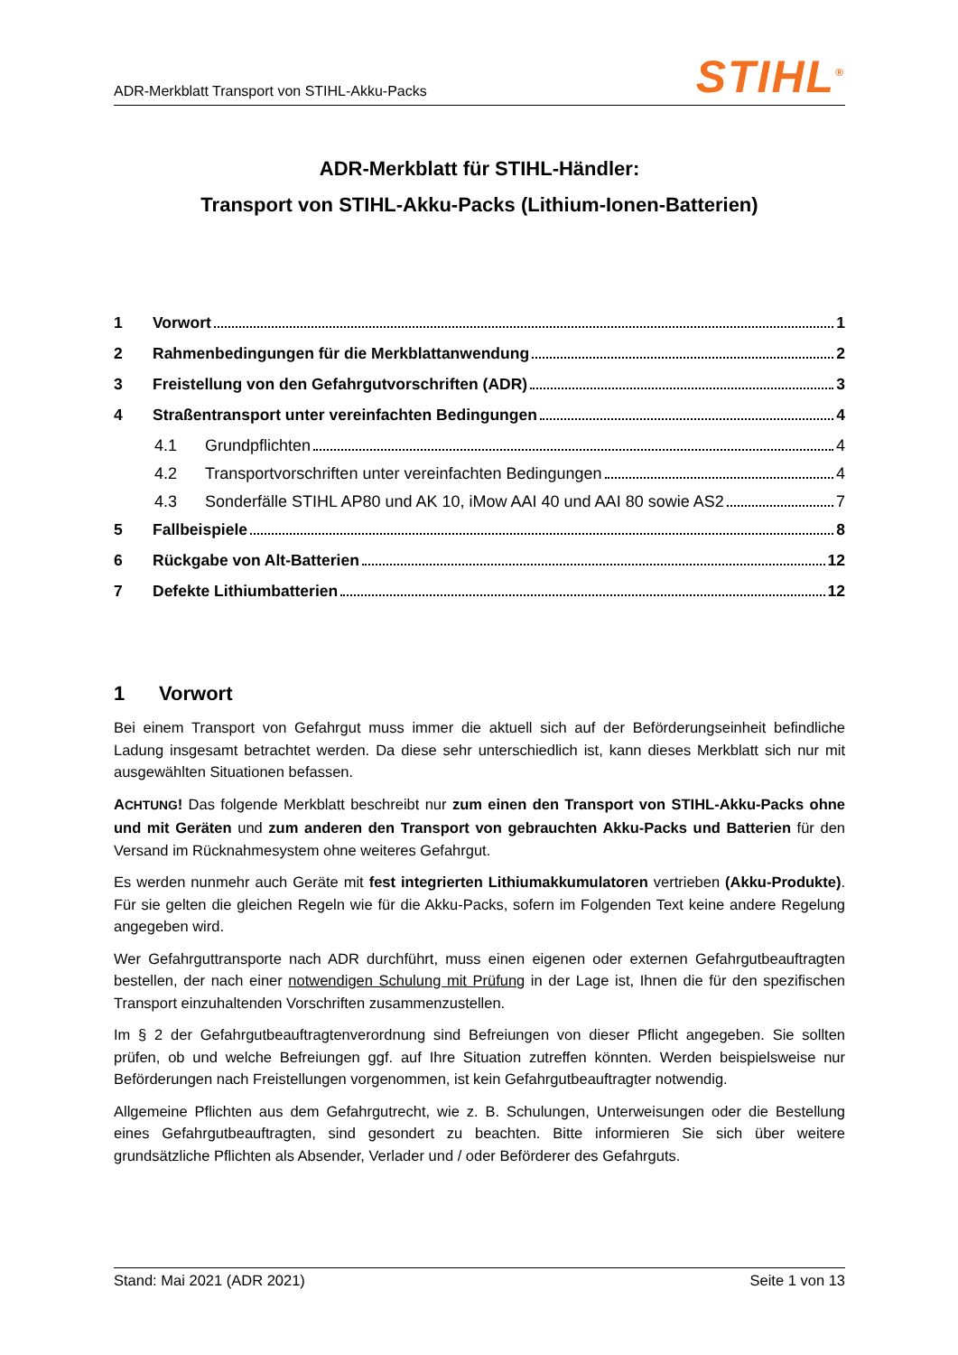ADR-Merkblatt Transport von STIHL-Akku-Packs STIHL<sup>®</sup>
ADR-Merkblatt für STIHL-Händler:
Transport von STIHL-Akku-Packs (Lithium-Ionen-Batterien)
1 Vorwort 1
2 Rahmenbedingungen für die Merkblattanwendung 2
3 Freistellung von den Gefahrgutvorschriften (ADR) 3
4 Straßentransport unter vereinfachten Bedingungen 4
4.1 Grundpflichten 4
4.2 Transportvorschriften unter vereinfachten Bedingungen 4
4.3 Sonderfälle STIHL AP80 und AK 10, iMow AAI 40 und AAI 80 sowie AS2 7
5 Fallbeispiele 8
6 Rückgabe von Alt-Batterien 12
7 Defekte Lithiumbatterien 12
1 Vorwort
Bei einem Transport von Gefahrgut muss immer die aktuell sich auf der Beförderungseinheit befindliche Ladung insgesamt betrachtet werden. Da diese sehr unterschiedlich ist, kann dieses Merkblatt sich nur mit ausgewählten Situationen befassen.
ACHTUNG! Das folgende Merkblatt beschreibt nur zum einen den Transport von STIHL-Akku-Packs ohne und mit Geräten und zum anderen den Transport von gebrauchten Akku-Packs und Batterien für den Versand im Rücknahmesystem ohne weiteres Gefahrgut.
Es werden nunmehr auch Geräte mit fest integrierten Lithiumakkumulatoren vertrieben (Akku-Produkte). Für sie gelten die gleichen Regeln wie für die Akku-Packs, sofern im Folgenden Text keine andere Regelung angegeben wird.
Wer Gefahrguttransporte nach ADR durchführt, muss einen eigenen oder externen Gefahrgutbeauftragten bestellen, der nach einer notwendigen Schulung mit Prüfung in der Lage ist, Ihnen die für den spezifischen Transport einzuhaltenden Vorschriften zusammenzustellen.
Im § 2 der Gefahrgutbeauftragtenverordnung sind Befreiungen von dieser Pflicht angegeben. Sie sollten prüfen, ob und welche Befreiungen ggf. auf Ihre Situation zutreffen könnten. Werden beispielsweise nur Beförderungen nach Freistellungen vorgenommen, ist kein Gefahrgutbeauftragter notwendig.
Allgemeine Pflichten aus dem Gefahrgutrecht, wie z. B. Schulungen, Unterweisungen oder die Bestellung eines Gefahrgutbeauftragten, sind gesondert zu beachten. Bitte informieren Sie sich über weitere grundsätzliche Pflichten als Absender, Verlader und / oder Beförderer des Gefahrguts.
Stand: Mai 2021 (ADR 2021) Seite 1 von 13